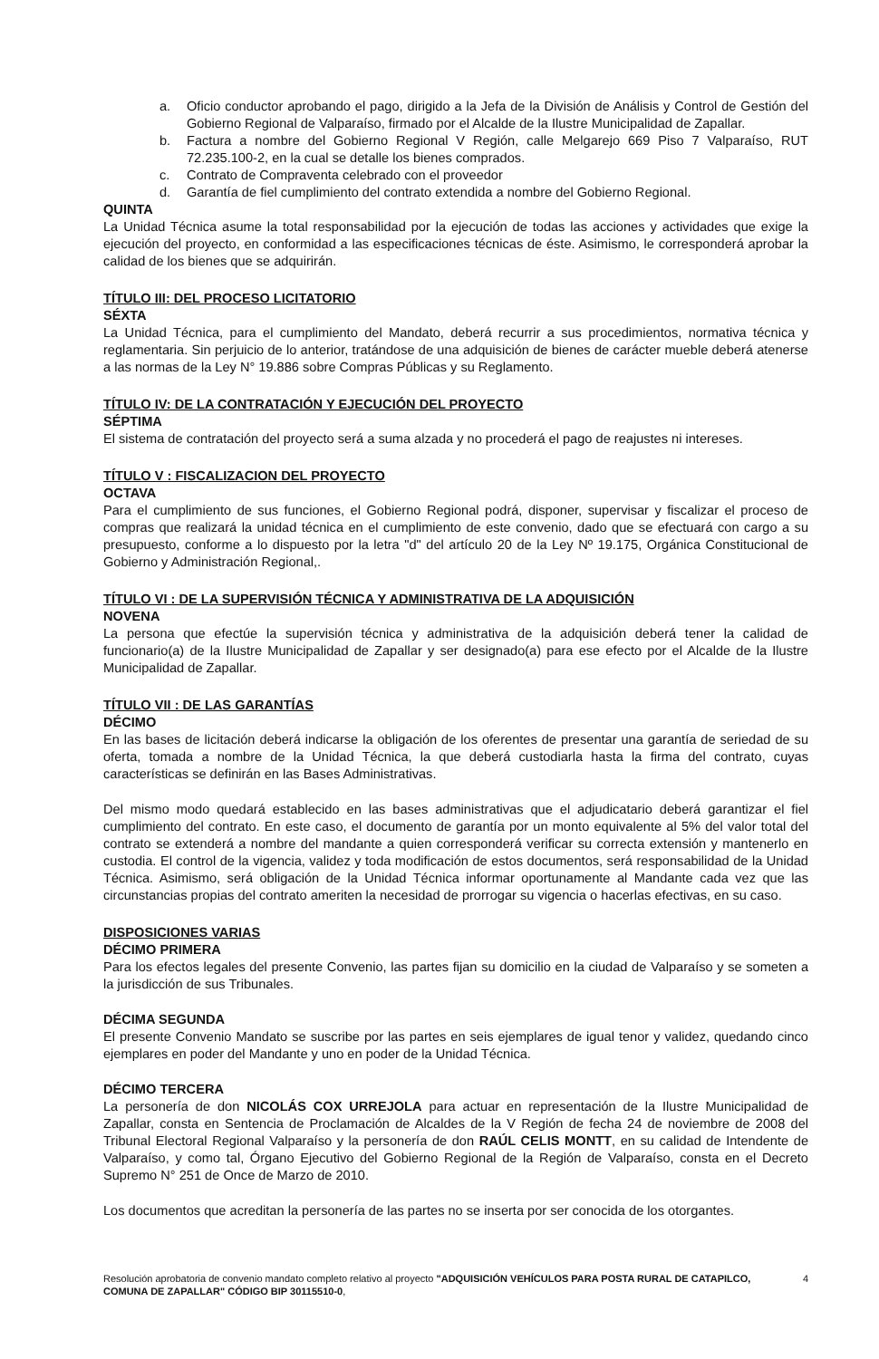a. Oficio conductor aprobando el pago, dirigido a la Jefa de la División de Análisis y Control de Gestión del Gobierno Regional de Valparaíso, firmado por el Alcalde de la Ilustre Municipalidad de Zapallar.
b. Factura a nombre del Gobierno Regional V Región, calle Melgarejo 669 Piso 7 Valparaíso, RUT 72.235.100-2, en la cual se detalle los bienes comprados.
c. Contrato de Compraventa celebrado con el proveedor
d. Garantía de fiel cumplimiento del contrato extendida a nombre del Gobierno Regional.
QUINTA
La Unidad Técnica asume la total responsabilidad por la ejecución de todas las acciones y actividades que exige la ejecución del proyecto, en conformidad a las especificaciones técnicas de éste. Asimismo, le corresponderá aprobar la calidad de los bienes que se adquirirán.
TÍTULO III: DEL PROCESO LICITATORIO
SÉXTA
La Unidad Técnica, para el cumplimiento del Mandato, deberá recurrir a sus procedimientos, normativa técnica y reglamentaria. Sin perjuicio de lo anterior, tratándose de una adquisición de bienes de carácter mueble deberá atenerse a las normas de la Ley N° 19.886 sobre Compras Públicas y su Reglamento.
TÍTULO IV: DE LA CONTRATACIÓN Y EJECUCIÓN DEL PROYECTO
SÉPTIMA
El sistema de contratación del proyecto será a suma alzada y no procederá el pago de reajustes ni intereses.
TÍTULO V : FISCALIZACION DEL PROYECTO
OCTAVA
Para el cumplimiento de sus funciones, el Gobierno Regional podrá, disponer, supervisar y fiscalizar el proceso de compras que realizará la unidad técnica en el cumplimiento de este convenio, dado que se efectuará con cargo a su presupuesto, conforme a lo dispuesto por la letra "d" del artículo 20 de la Ley Nº 19.175, Orgánica Constitucional de Gobierno y Administración Regional,.
TÍTULO VI : DE LA SUPERVISIÓN TÉCNICA Y ADMINISTRATIVA DE LA ADQUISICIÓN
NOVENA
La persona que efectúe la supervisión técnica y administrativa de la adquisición deberá tener la calidad de funcionario(a) de la Ilustre Municipalidad de Zapallar y ser designado(a) para ese efecto por el Alcalde de la Ilustre Municipalidad de Zapallar.
TÍTULO VII : DE LAS GARANTÍAS
DÉCIMO
En las bases de licitación deberá indicarse la obligación de los oferentes de presentar una garantía de seriedad de su oferta, tomada a nombre de la Unidad Técnica, la que deberá custodiarla hasta la firma del contrato, cuyas características se definirán en las Bases Administrativas.
Del mismo modo quedará establecido en las bases administrativas que el adjudicatario deberá garantizar el fiel cumplimiento del contrato. En este caso, el documento de garantía por un monto equivalente al 5% del valor total del contrato se extenderá a nombre del mandante a quien corresponderá verificar su correcta extensión y mantenerlo en custodia. El control de la vigencia, validez y toda modificación de estos documentos, será responsabilidad de la Unidad Técnica. Asimismo, será obligación de la Unidad Técnica informar oportunamente al Mandante cada vez que las circunstancias propias del contrato ameriten la necesidad de prorrogar su vigencia o hacerlas efectivas, en su caso.
DISPOSICIONES VARIAS
DÉCIMO PRIMERA
Para los efectos legales del presente Convenio, las partes fijan su domicilio en la ciudad de Valparaíso y se someten a la jurisdicción de sus Tribunales.
DÉCIMA SEGUNDA
El presente Convenio Mandato se suscribe por las partes en seis ejemplares de igual tenor y validez, quedando cinco ejemplares en poder del Mandante y uno en poder de la Unidad Técnica.
DÉCIMO TERCERA
La personería de don NICOLÁS COX URREJOLA para actuar en representación de la Ilustre Municipalidad de Zapallar, consta en Sentencia de Proclamación de Alcaldes de la V Región de fecha 24 de noviembre de 2008 del Tribunal Electoral Regional Valparaíso y la personería de don RAÚL CELIS MONTT, en su calidad de Intendente de Valparaíso, y como tal, Órgano Ejecutivo del Gobierno Regional de la Región de Valparaíso, consta en el Decreto Supremo N° 251 de Once de Marzo de 2010.
Los documentos que acreditan la personería de las partes no se inserta por ser conocida de los otorgantes.
Resolución aprobatoria de convenio mandato completo relativo al proyecto "ADQUISICIÓN VEHÍCULOS PARA POSTA RURAL DE CATAPILCO, COMUNA DE ZAPALLAR" CÓDIGO BIP 30115510-0,
4